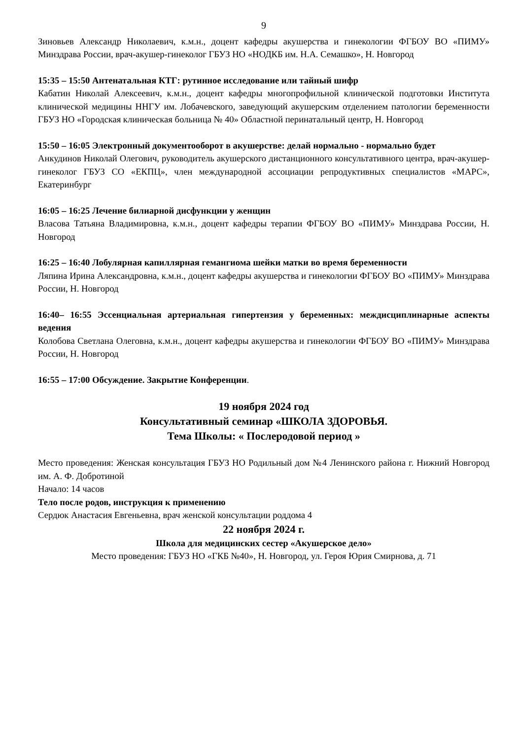9
Зиновьев Александр Николаевич, к.м.н., доцент кафедры акушерства и гинекологии ФГБОУ ВО «ПИМУ» Минздрава России, врач-акушер-гинеколог ГБУЗ НО «НОДКБ им. Н.А. Семашко», Н. Новгород
15:35 – 15:50 Антенатальная КТГ: рутинное исследование или тайный шифр
Кабатин Николай Алексеевич, к.м.н., доцент кафедры многопрофильной клинической подготовки Института клинической медицины ННГУ им. Лобачевского, заведующий акушерским отделением патологии беременности ГБУЗ НО «Городская клиническая больница № 40» Областной перинатальный центр, Н. Новгород
15:50 – 16:05 Электронный документооборот в акушерстве: делай нормально - нормально будет
Анкудинов Николай Олегович, руководитель акушерского дистанционного консультативного центра, врач-акушер-гинеколог ГБУЗ СО «ЕКПЦ», член международной ассоциации репродуктивных специалистов «МАРС», Екатеринбург
16:05 – 16:25 Лечение билиарной дисфункции у женщин
Власова Татьяна Владимировна, к.м.н., доцент кафедры терапии ФГБОУ ВО «ПИМУ» Минздрава России, Н. Новгород
16:25 – 16:40 Лобулярная капиллярная гемангиома шейки матки во время беременности
Ляпина Ирина Александровна, к.м.н., доцент кафедры акушерства и гинекологии ФГБОУ ВО «ПИМУ» Минздрава России, Н. Новгород
16:40– 16:55 Эссенциальная артериальная гипертензия у беременных: междисциплинарные аспекты ведения
Колобова Светлана Олеговна, к.м.н., доцент кафедры акушерства и гинекологии ФГБОУ ВО «ПИМУ» Минздрава России, Н. Новгород
16:55 – 17:00 Обсуждение. Закрытие Конференции.
19 ноября 2024 год
Консультативный семинар «ШКОЛА ЗДОРОВЬЯ.
Тема Школы: « Послеродовой период »
Место проведения: Женская консультация ГБУЗ НО Родильный дом №4 Ленинского района г. Нижний Новгород им. А. Ф. Добротиной
Начало: 14 часов
Тело после родов, инструкция к применению
Сердюк Анастасия Евгеньевна, врач женской консультации роддома 4
22 ноября 2024 г.
Школа для медицинских сестер «Акушерское дело»
Место проведения: ГБУЗ НО «ГКБ №40», Н. Новгород, ул. Героя Юрия Смирнова, д. 71